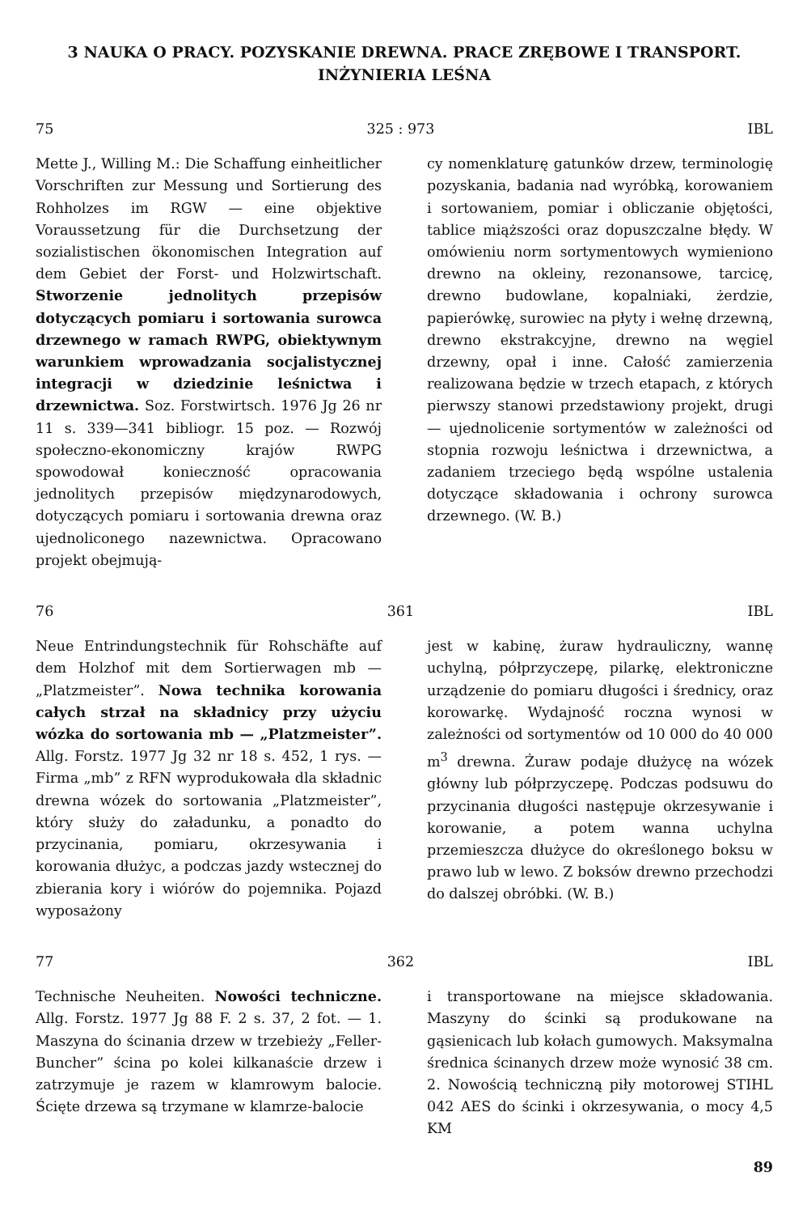3 NAUKA O PRACY. POZYSKANIE DREWNA. PRACE ZRĘBOWE I TRANSPORT. INŻYNIERIA LEŚNA
75 325 : 973 IBL
Mette J., Willing M.: Die Schaffung einheitlicher Vorschriften zur Messung und Sortierung des Rohholzes im RGW — eine objektive Voraussetzung für die Durchsetzung der sozialistischen ökonomischen Integration auf dem Gebiet der Forst- und Holzwirtschaft. Stworzenie jednolitych przepisów dotyczących pomiaru i sortowania surowca drzewnego w ramach RWPG, obiektywnym warunkiem wprowadzania socjalistycznej integracji w dziedzinie leśnictwa i drzewnictwa. Soz. Forstwirtsch. 1976 Jg 26 nr 11 s. 339—341 bibliogr. 15 poz. — Rozwój społeczno-ekonomiczny krajów RWPG spowodował konieczność opracowania jednolitych przepisów międzynarodowych, dotyczących pomiaru i sortowania drewna oraz ujednoliconego nazewnictwa. Opracowano projekt obejmują-
cy nomenklaturę gatunków drzew, terminologię pozyskania, badania nad wyróbką, korowaniem i sortowaniem, pomiar i obliczanie objętości, tablice miąższości oraz dopuszczalne błędy. W omówieniu norm sortymentowych wymieniono drewno na okleiny, rezonansowe, tarcicę, drewno budowlane, kopalniaki, żerdzie, papierówkę, surowiec na płyty i wełnę drzewną, drewno ekstrakcyjne, drewno na węgiel drzewny, opał i inne. Całość zamierzenia realizowana będzie w trzech etapach, z których pierwszy stanowi przedstawiony projekt, drugi — ujednolicenie sortymentów w zależności od stopnia rozwoju leśnictwa i drzewnictwa, a zadaniem trzeciego będą wspólne ustalenia dotyczące składowania i ochrony surowca drzewnego. (W. B.)
76 361 IBL
Neue Entrindungstechnik für Rohschäfte auf dem Holzhof mit dem Sortierwagen mb — „Platzmeister”. Nowa technika korowania całych strzał na składnicy przy użyciu wózka do sortowania mb — „Platzmeister”. Allg. Forstz. 1977 Jg 32 nr 18 s. 452, 1 rys. — Firma „mb” z RFN wyprodukowała dla składnic drewna wózek do sortowania „Platzmeister”, który służy do załadunku, a ponadto do przycinania, pomiaru, okrzesywania i korowania dłużyc, a podczas jazdy wstecznej do zbierania kory i wiórów do pojemnika. Pojazd wyposażony
jest w kabinę, żuraw hydrauliczny, wannę uchylną, półprzyczepę, pilarkę, elektroniczne urządzenie do pomiaru długości i średnicy, oraz korowarkę. Wydajność roczna wynosi w zależności od sortymentów od 10 000 do 40 000 m<sup>3</sup> drewna. Żuraw podaje dłużycę na wózek główny lub półprzyczepę. Podczas podsuwu do przycinania długości następuje okrzesywanie i korowanie, a potem wanna uchylna przemieszcza dłużyce do określonego boksu w prawo lub w lewo. Z boksów drewno przechodzi do dalszej obróbki. (W. B.)
77 362 IBL
Technische Neuheiten. Nowości techniczne. Allg. Forstz. 1977 Jg 88 F. 2 s. 37, 2 fot. — 1. Maszyna do ścinania drzew w trzebieży „Feller-Buncher” ścina po kolei kilkanaście drzew i zatrzymuje je razem w klamrowym balocie. Ścięte drzewa są trzymane w klamrze-balocie
i transportowane na miejsce składowania. Maszyny do ścinki są produkowane na gąsienicach lub kołach gumowych. Maksymalna średnica ścinanych drzew może wynosić 38 cm. 2. Nowością techniczną piły motorowej STIHL 042 AES do ścinki i okrzesywania, o mocy 4,5 KM
89